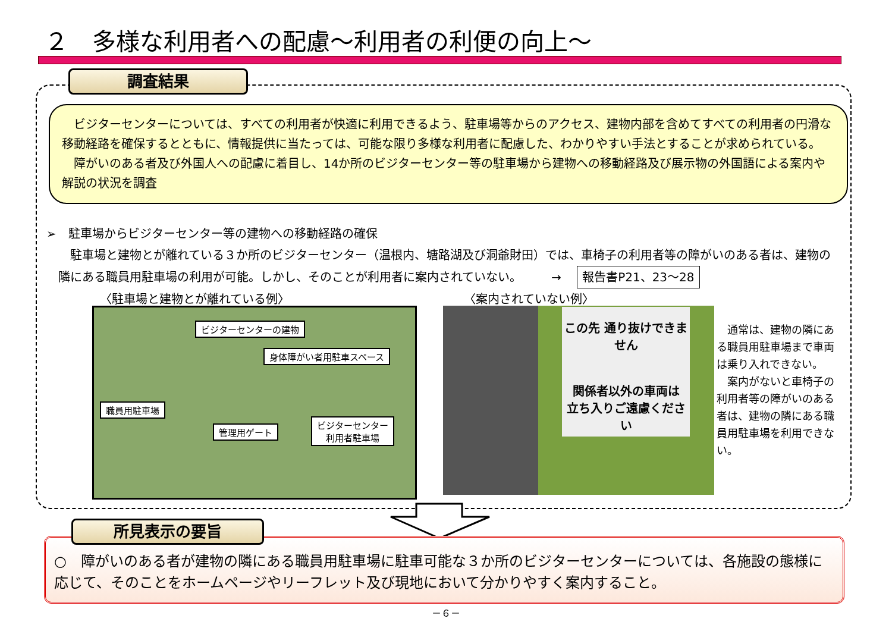２　多様な利用者への配慮～利用者の利便の向上～
調査結果
　ビジターセンターについては、すべての利用者が快適に利用できるよう、駐車場等からのアクセス、建物内部を含めてすべての利用者の円滑な移動経路を確保するとともに、情報提供に当たっては、可能な限り多様な利用者に配慮した、わかりやすい手法とすることが求められている。
　障がいのある者及び外国人への配慮に着目し、14か所のビジターセンター等の駐車場から建物への移動経路及び展示物の外国語による案内や解説の状況を調査
➢　駐車場からビジターセンター等の建物への移動経路の確保
　駐車場と建物とが離れている３か所のビジターセンター（温根内、塘路湖及び洞爺財田）では、車椅子の利用者等の障がいのある者は、建物の隣にある職員用駐車場の利用が可能。しかし、そのことが利用者に案内されていない。　　　→ 報告書P21、23～28
〈駐車場と建物とが離れている例〉 〈案内されていない例〉
ビジターセンターの建物
身体障がい者用駐車スペース
職員用駐車場
管理用ゲート
ビジターセンター
利用者駐車場
この先 通り抜けできません
関係者以外の車両は
立ち入りご遠慮ください
　通常は、建物の隣にある職員用駐車場まで車両は乗り入れできない。
　案内がないと車椅子の利用者等の障がいのある者は、建物の隣にある職員用駐車場を利用できない。
所見表示の要旨
○　障がいのある者が建物の隣にある職員用駐車場に駐車可能な３か所のビジターセンターについては、各施設の態様に応じて、そのことをホームページやリーフレット及び現地において分かりやすく案内すること。
－６－